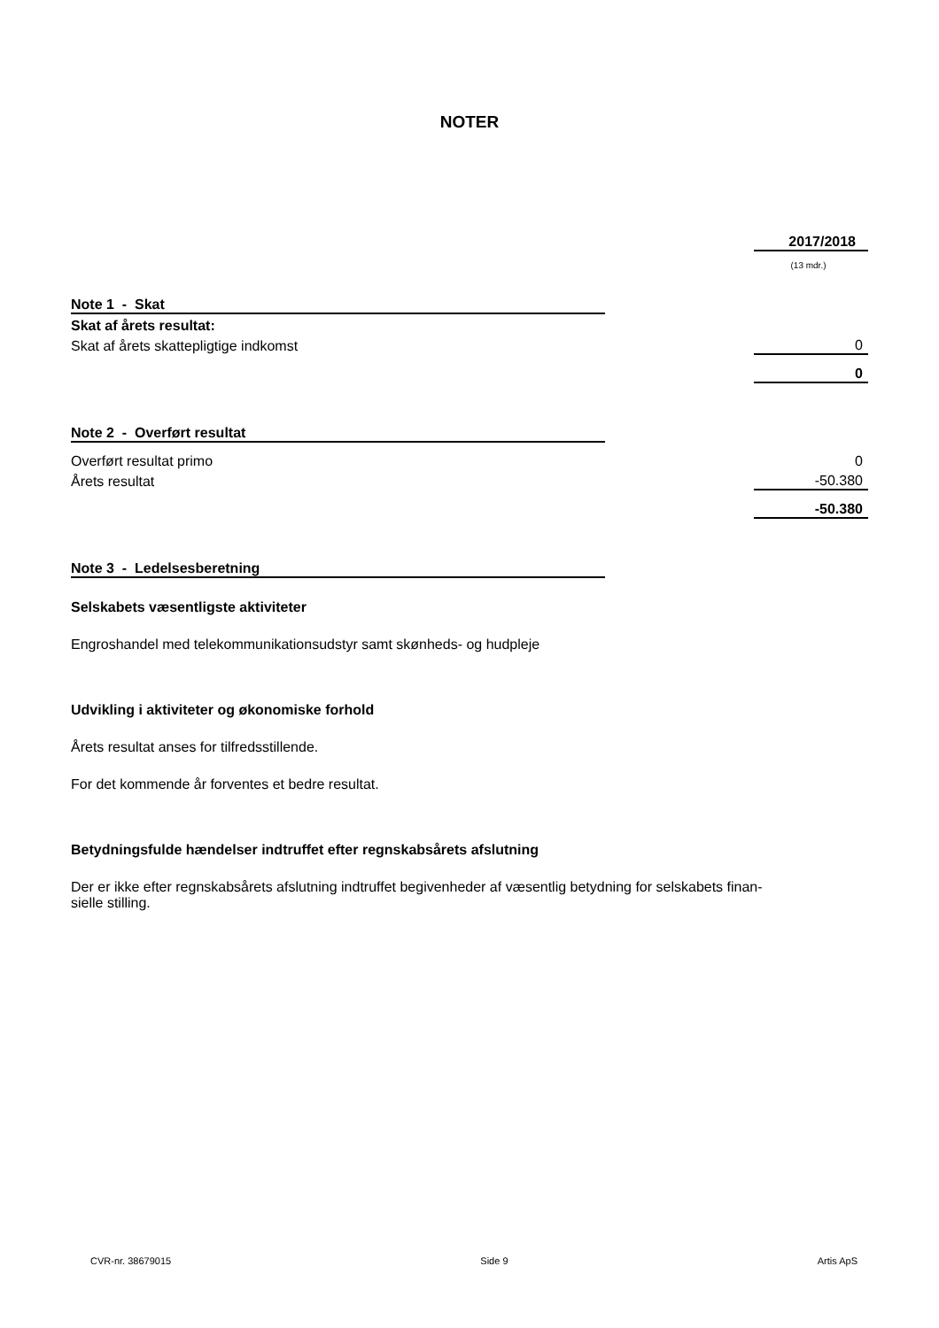NOTER
| | | 2017/2018 |
| | | (13 mdr.) |
| Note 1 - Skat | | |
| Skat af årets resultat: | | |
| Skat af årets skattepligtige indkomst | | 0 |
| | | 0 |
| Note 2 - Overført resultat | | |
| Overført resultat primo | | 0 |
| Årets resultat | | -50.380 |
| | | -50.380 |
| Note 3 - Ledelsesberetning | | |
Selskabets væsentligste aktiviteter
Engroshandel med telekommunikationsudstyr samt skønheds- og hudpleje
Udvikling i aktiviteter og økonomiske forhold
Årets resultat anses for tilfredsstillende.
For det kommende år forventes et bedre resultat.
Betydningsfulde hændelser indtruffet efter regnskabsårets afslutning
Der er ikke efter regnskabsårets afslutning indtruffet begivenheder af væsentlig betydning for selskabets finan-
sielle stilling.
CVR-nr. 38679015 Side 9 Artis ApS